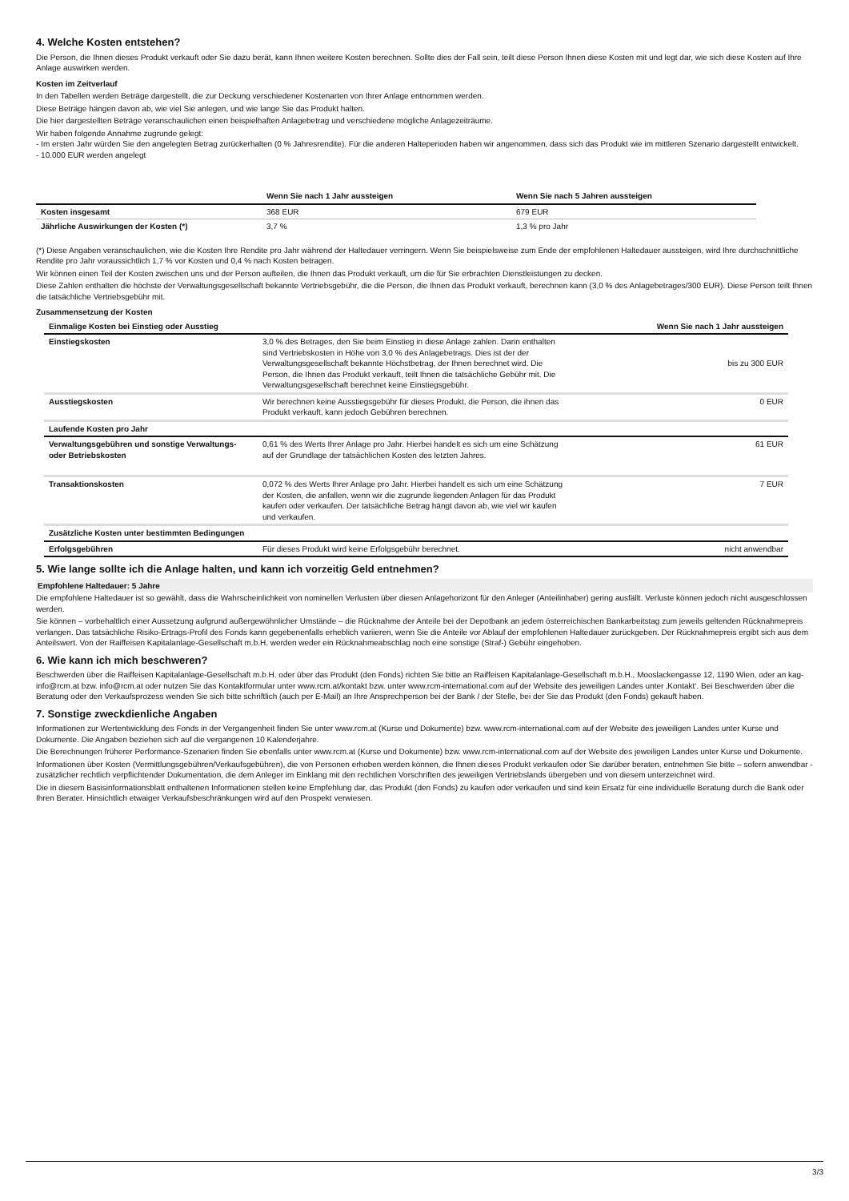4. Welche Kosten entstehen?
Die Person, die Ihnen dieses Produkt verkauft oder Sie dazu berät, kann Ihnen weitere Kosten berechnen. Sollte dies der Fall sein, teilt diese Person Ihnen diese Kosten mit und legt dar, wie sich diese Kosten auf Ihre Anlage auswirken werden.
Kosten im Zeitverlauf
In den Tabellen werden Beträge dargestellt, die zur Deckung verschiedener Kostenarten von Ihrer Anlage entnommen werden.
Diese Beträge hängen davon ab, wie viel Sie anlegen, und wie lange Sie das Produkt halten.
Die hier dargestellten Beträge veranschaulichen einen beispielhaften Anlagebetrag und verschiedene mögliche Anlagezeiträume.
Wir haben folgende Annahme zugrunde gelegt:
- Im ersten Jahr würden Sie den angelegten Betrag zurückerhalten (0 % Jahresrendite). Für die anderen Halteperioden haben wir angenommen, dass sich das Produkt wie im mittleren Szenario dargestellt entwickelt.
- 10.000 EUR werden angelegt
| | Wenn Sie nach 1 Jahr aussteigen | Wenn Sie nach 5 Jahren aussteigen |
| --- | --- | --- |
| Kosten insgesamt | 368 EUR | 679 EUR |
| Jährliche Auswirkungen der Kosten (*) | 3,7 % | 1,3 % pro Jahr |
(*) Diese Angaben veranschaulichen, wie die Kosten Ihre Rendite pro Jahr während der Haltedauer verringern. Wenn Sie beispielsweise zum Ende der empfohlenen Haltedauer aussteigen, wird Ihre durchschnittliche Rendite pro Jahr voraussichtlich 1,7 % vor Kosten und 0,4 % nach Kosten betragen.
Wir können einen Teil der Kosten zwischen uns und der Person aufteilen, die Ihnen das Produkt verkauft, um die für Sie erbrachten Dienstleistungen zu decken.
Diese Zahlen enthalten die höchste der Verwaltungsgesellschaft bekannte Vertriebsgebühr, die die Person, die Ihnen das Produkt verkauft, berechnen kann (3,0 % des Anlagebetrages/300 EUR). Diese Person teilt Ihnen die tatsächliche Vertriebsgebühr mit.
Zusammensetzung der Kosten
| Einmalige Kosten bei Einstieg oder Ausstieg | | Wenn Sie nach 1 Jahr aussteigen |
| Einstiegskosten | 3,0 % des Betrages, den Sie beim Einstieg in diese Anlage zahlen. Darin enthalten sind Vertriebskosten in Höhe von 3,0 % des Anlagebetrags. Dies ist der der Verwaltungsgesellschaft bekannte Höchstbetrag, der Ihnen berechnet wird. Die Person, die Ihnen das Produkt verkauft, teilt Ihnen die tatsächliche Gebühr mit. Die Verwaltungsgesellschaft berechnet keine Einstiegsgebühr. | bis zu 300 EUR |
| Ausstiegskosten | Wir berechnen keine Ausstiegsgebühr für dieses Produkt, die Person, die ihnen das Produkt verkauft, kann jedoch Gebühren berechnen. | 0 EUR |
| Laufende Kosten pro Jahr | | |
| Verwaltungsgebühren und sonstige Verwaltungs- oder Betriebskosten | 0,61 % des Werts Ihrer Anlage pro Jahr. Hierbei handelt es sich um eine Schätzung auf der Grundlage der tatsächlichen Kosten des letzten Jahres. | 61 EUR |
| Transaktionskosten | 0,072 % des Werts Ihrer Anlage pro Jahr. Hierbei handelt es sich um eine Schätzung der Kosten, die anfallen, wenn wir die zugrunde liegenden Anlagen für das Produkt kaufen oder verkaufen. Der tatsächliche Betrag hängt davon ab, wie viel wir kaufen und verkaufen. | 7 EUR |
| Zusätzliche Kosten unter bestimmten Bedingungen | | |
| Erfolgsgebühren | Für dieses Produkt wird keine Erfolgsgebühr berechnet. | nicht anwendbar |
5. Wie lange sollte ich die Anlage halten, und kann ich vorzeitig Geld entnehmen?
Empfohlene Haltedauer: 5 Jahre
Die empfohlene Haltedauer ist so gewählt, dass die Wahrscheinlichkeit von nominellen Verlusten über diesen Anlagehorizont für den Anleger (Anteilinhaber) gering ausfällt. Verluste können jedoch nicht ausgeschlossen werden.
Sie können – vorbehaltlich einer Aussetzung aufgrund außergewöhnlicher Umstände – die Rücknahme der Anteile bei der Depotbank an jedem österreichischen Bankarbeitstag zum jeweils geltenden Rücknahmepreis verlangen. Das tatsächliche Risiko-Ertrags-Profil des Fonds kann gegebenenfalls erheblich variieren, wenn Sie die Anteile vor Ablauf der empfohlenen Haltedauer zurückgeben. Der Rücknahmepreis ergibt sich aus dem Anteilswert. Von der Raiffeisen Kapitalanlage-Gesellschaft m.b.H. werden weder ein Rücknahmeabschlag noch eine sonstige (Straf-) Gebühr eingehoben.
6. Wie kann ich mich beschweren?
Beschwerden über die Raiffeisen Kapitalanlage-Gesellschaft m.b.H. oder über das Produkt (den Fonds) richten Sie bitte an Raiffeisen Kapitalanlage-Gesellschaft m.b.H., Mooslackengasse 12, 1190 Wien, oder an kag-info@rcm.at bzw. info@rcm.at oder nutzen Sie das Kontaktformular unter www.rcm.at/kontakt bzw. unter www.rcm-international.com auf der Website des jeweiligen Landes unter ‚Kontakt‘. Bei Beschwerden über die Beratung oder den Verkaufsprozess wenden Sie sich bitte schriftlich (auch per E-Mail) an Ihre Ansprechperson bei der Bank / der Stelle, bei der Sie das Produkt (den Fonds) gekauft haben.
7. Sonstige zweckdienliche Angaben
Informationen zur Wertentwicklung des Fonds in der Vergangenheit finden Sie unter www.rcm.at (Kurse und Dokumente) bzw. www.rcm-international.com auf der Website des jeweiligen Landes unter Kurse und Dokumente. Die Angaben beziehen sich auf die vergangenen 10 Kalenderjahre.
Die Berechnungen früherer Performance-Szenarien finden Sie ebenfalls unter www.rcm.at (Kurse und Dokumente) bzw. www.rcm-international.com auf der Website des jeweiligen Landes unter Kurse und Dokumente.
Informationen über Kosten (Vermittlungsgebühren/Verkaufsgebühren), die von Personen erhoben werden können, die Ihnen dieses Produkt verkaufen oder Sie darüber beraten, entnehmen Sie bitte – sofern anwendbar - zusätzlicher rechtlich verpflichtender Dokumentation, die dem Anleger im Einklang mit den rechtlichen Vorschriften des jeweiligen Vertriebslands übergeben und von diesem unterzeichnet wird.
Die in diesem Basisinformationsblatt enthaltenen Informationen stellen keine Empfehlung dar, das Produkt (den Fonds) zu kaufen oder verkaufen und sind kein Ersatz für eine individuelle Beratung durch die Bank oder Ihren Berater. Hinsichtlich etwaiger Verkaufsbeschränkungen wird auf den Prospekt verwiesen.
3/3